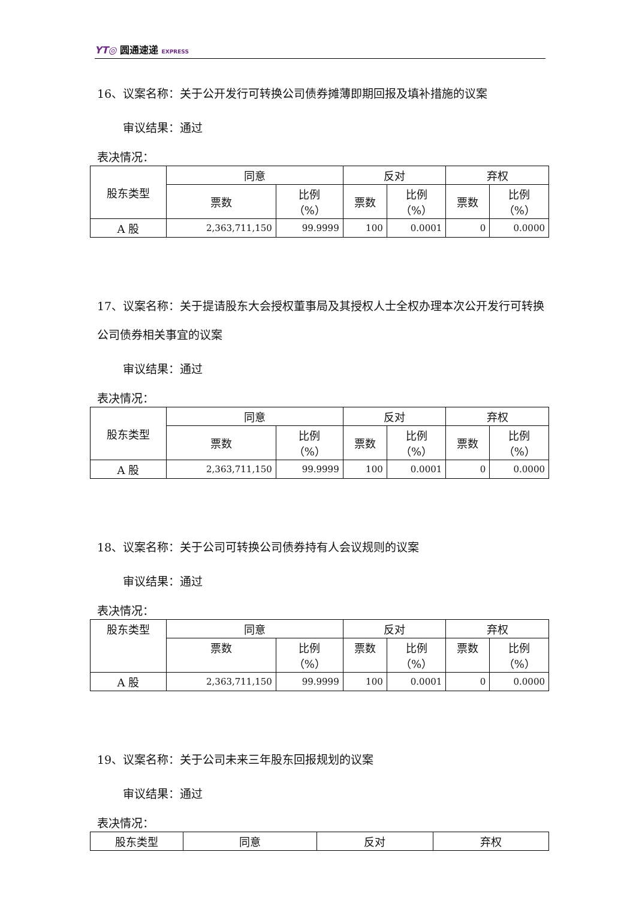YT◎ 圆通速递 EXPRESS
16、议案名称：关于公开发行可转换公司债券摊薄即期回报及填补措施的议案
审议结果：通过
表决情况：
| 股东类型 | 同意 | | 反对 | | 弃权 | |
| --- | --- | --- | --- | --- | --- | --- |
| | 票数 | 比例 （%） | 票数 | 比例 （%） | 票数 | 比例 （%） |
| A 股 | 2,363,711,150 | 99.9999 | 100 | 0.0001 | 0 | 0.0000 |
17、议案名称：关于提请股东大会授权董事局及其授权人士全权办理本次公开发行可转换公司债券相关事宜的议案
审议结果：通过
表决情况：
| 股东类型 | 同意 | | 反对 | | 弃权 | |
| --- | --- | --- | --- | --- | --- | --- |
| | 票数 | 比例 （%） | 票数 | 比例 （%） | 票数 | 比例 （%） |
| A 股 | 2,363,711,150 | 99.9999 | 100 | 0.0001 | 0 | 0.0000 |
18、议案名称：关于公司可转换公司债券持有人会议规则的议案
审议结果：通过
表决情况：
| 股东类型 | 同意 | | 反对 | | 弃权 | |
| --- | --- | --- | --- | --- | --- | --- |
| | 票数 | 比例 （%） | 票数 | 比例 （%） | 票数 | 比例 （%） |
| A 股 | 2,363,711,150 | 99.9999 | 100 | 0.0001 | 0 | 0.0000 |
19、议案名称：关于公司未来三年股东回报规划的议案
审议结果：通过
表决情况：
| 股东类型 | 同意 | 反对 | 弃权 |
| --- | --- | --- | --- |